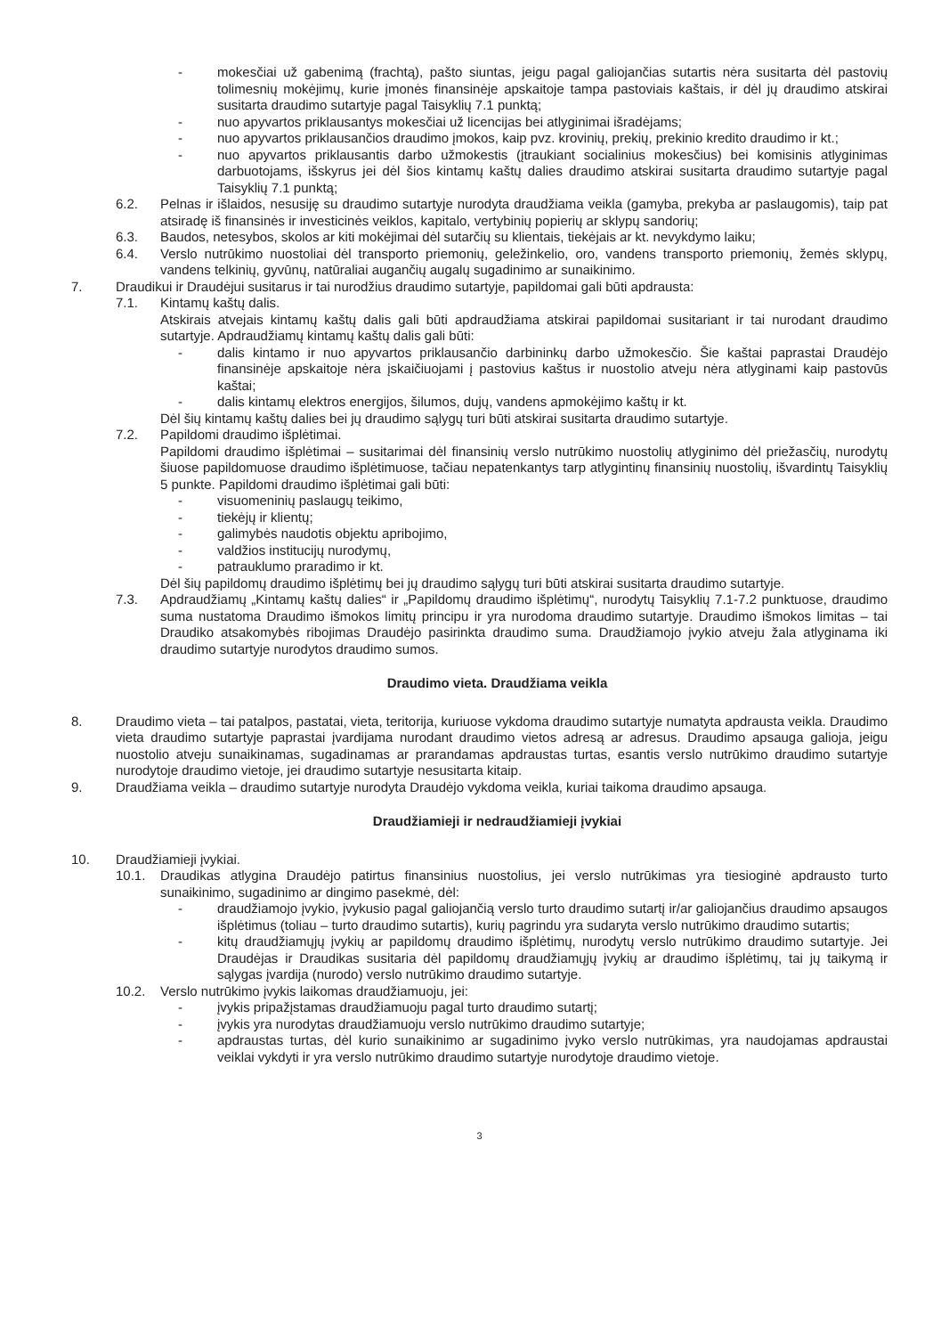- mokesčiai už gabenimą (frachtą), pašto siuntas, jeigu pagal galiojančias sutartis nėra susitarta dėl pastovių tolimesnių mokėjimų, kurie įmonės finansinėje apskaitoje tampa pastoviais kaštais, ir dėl jų draudimo atskirai susitarta draudimo sutartyje pagal Taisyklių 7.1 punktą;
- nuo apyvartos priklausantys mokesčiai už licencijas bei atlyginimai išradėjams;
- nuo apyvartos priklausančios draudimo įmokos, kaip pvz. krovinių, prekių, prekinio kredito draudimo ir kt.;
- nuo apyvartos priklausantis darbo užmokestis (įtraukiant socialinius mokesčius) bei komisinis atlyginimas darbuotojams, išskyrus jei dėl šios kintamų kaštų dalies draudimo atskirai susitarta draudimo sutartyje pagal Taisyklių 7.1 punktą;
6.2. Pelnas ir išlaidos, nesusiję su draudimo sutartyje nurodyta draudžiama veikla (gamyba, prekyba ar paslaugomis), taip pat atsiradę iš finansinės ir investicinės veiklos, kapitalo, vertybinių popierių ar sklypų sandorių;
6.3. Baudos, netesybos, skolos ar kiti mokėjimai dėl sutarčių su klientais, tiekėjais ar kt. nevykdymo laiku;
6.4. Verslo nutrūkimo nuostoliai dėl transporto priemonių, geležinkelio, oro, vandens transporto priemonių, žemės sklypų, vandens telkinių, gyvūnų, natūraliai augančių augalų sugadinimo ar sunaikinimo.
7. Draudikui ir Draudėjui susitarus ir tai nurodžius draudimo sutartyje, papildomai gali būti apdrausta:
7.1. Kintamų kaštų dalis.
Atskirais atvejais kintamų kaštų dalis gali būti apdraudžiama atskirai papildomai susitariant ir tai nurodant draudimo sutartyje. Apdraudžiamų kintamų kaštų dalis gali būti:
- dalis kintamo ir nuo apyvartos priklausančio darbininkų darbo užmokesčio. Šie kaštai paprastai Draudėjo finansinėje apskaitoje nėra įskaičiuojami į pastovius kaštus ir nuostolio atveju nėra atlyginami kaip pastovūs kaštai;
- dalis kintamų elektros energijos, šilumos, dujų, vandens apmokėjimo kaštų ir kt.
Dėl šių kintamų kaštų dalies bei jų draudimo sąlygų turi būti atskirai susitarta draudimo sutartyje.
7.2. Papildomi draudimo išplėtimai.
Papildomi draudimo išplėtimai – susitarimai dėl finansinių verslo nutrūkimo nuostolių atlyginimo dėl priežasčių, nurodytų šiuose papildomuose draudimo išplėtimuose, tačiau nepatenkantys tarp atlygintinų finansinių nuostolių, išvardintų Taisyklių 5 punkte. Papildomi draudimo išplėtimai gali būti:
- visuomeninių paslaugų teikimo,
- tiekėjų ir klientų;
- galimybės naudotis objektu apribojimo,
- valdžios institucijų nurodymų,
- patrauklumo praradimo ir kt.
Dėl šių papildomų draudimo išplėtimų bei jų draudimo sąlygų turi būti atskirai susitarta draudimo sutartyje.
7.3. Apdraudžiamų „Kintamų kaštų dalies“ ir „Papildomų draudimo išplėtimų“, nurodytų Taisyklių 7.1-7.2 punktuose, draudimo suma nustatoma Draudimo išmokos limitų principu ir yra nurodoma draudimo sutartyje. Draudimo išmokos limitas – tai Draudiko atsakomybės ribojimas Draudėjo pasirinkta draudimo suma. Draudžiamojo įvykio atveju žala atlyginama iki draudimo sutartyje nurodytos draudimo sumos.
Draudimo vieta. Draudžiama veikla
8. Draudimo vieta – tai patalpos, pastatai, vieta, teritorija, kuriuose vykdoma draudimo sutartyje numatyta apdrausta veikla. Draudimo vieta draudimo sutartyje paprastai įvardijama nurodant draudimo vietos adresą ar adresus. Draudimo apsauga galioja, jeigu nuostolio atveju sunaikinamas, sugadinamas ar prarandamas apdraustas turtas, esantis verslo nutrūkimo draudimo sutartyje nurodytoje draudimo vietoje, jei draudimo sutartyje nesusitarta kitaip.
9. Draudžiama veikla – draudimo sutartyje nurodyta Draudėjo vykdoma veikla, kuriai taikoma draudimo apsauga.
Draudžiamieji ir nedraudžiamieji įvykiai
10. Draudžiamieji įvykiai.
10.1. Draudikas atlygina Draudėjo patirtus finansinius nuostolius, jei verslo nutrūkimas yra tiesioginė apdrausto turto sunaikinimo, sugadinimo ar dingimo pasekmė, dėl:
- draudžiamojo įvykio, įvykusio pagal galiojančią verslo turto draudimo sutartį ir/ar galiojančius draudimo apsaugos išplėtimus (toliau – turto draudimo sutartis), kurių pagrindu yra sudaryta verslo nutrūkimo draudimo sutartis;
- kitų draudžiamųjų įvykių ar papildomų draudimo išplėtimų, nurodytų verslo nutrūkimo draudimo sutartyje. Jei Draudėjas ir Draudikas susitaria dėl papildomų draudžiamųjų įvykių ar draudimo išplėtimų, tai jų taikymą ir sąlygas įvardija (nurodo) verslo nutrūkimo draudimo sutartyje.
10.2. Verslo nutrūkimo įvykis laikomas draudžiamuoju, jei:
- įvykis pripažįstamas draudžiamuoju pagal turto draudimo sutartį;
- įvykis yra nurodytas draudžiamuoju verslo nutrūkimo draudimo sutartyje;
- apdraustas turtas, dėl kurio sunaikinimo ar sugadinimo įvyko verslo nutrūkimas, yra naudojamas apdraustai veiklai vykdyti ir yra verslo nutrūkimo draudimo sutartyje nurodytoje draudimo vietoje.
3